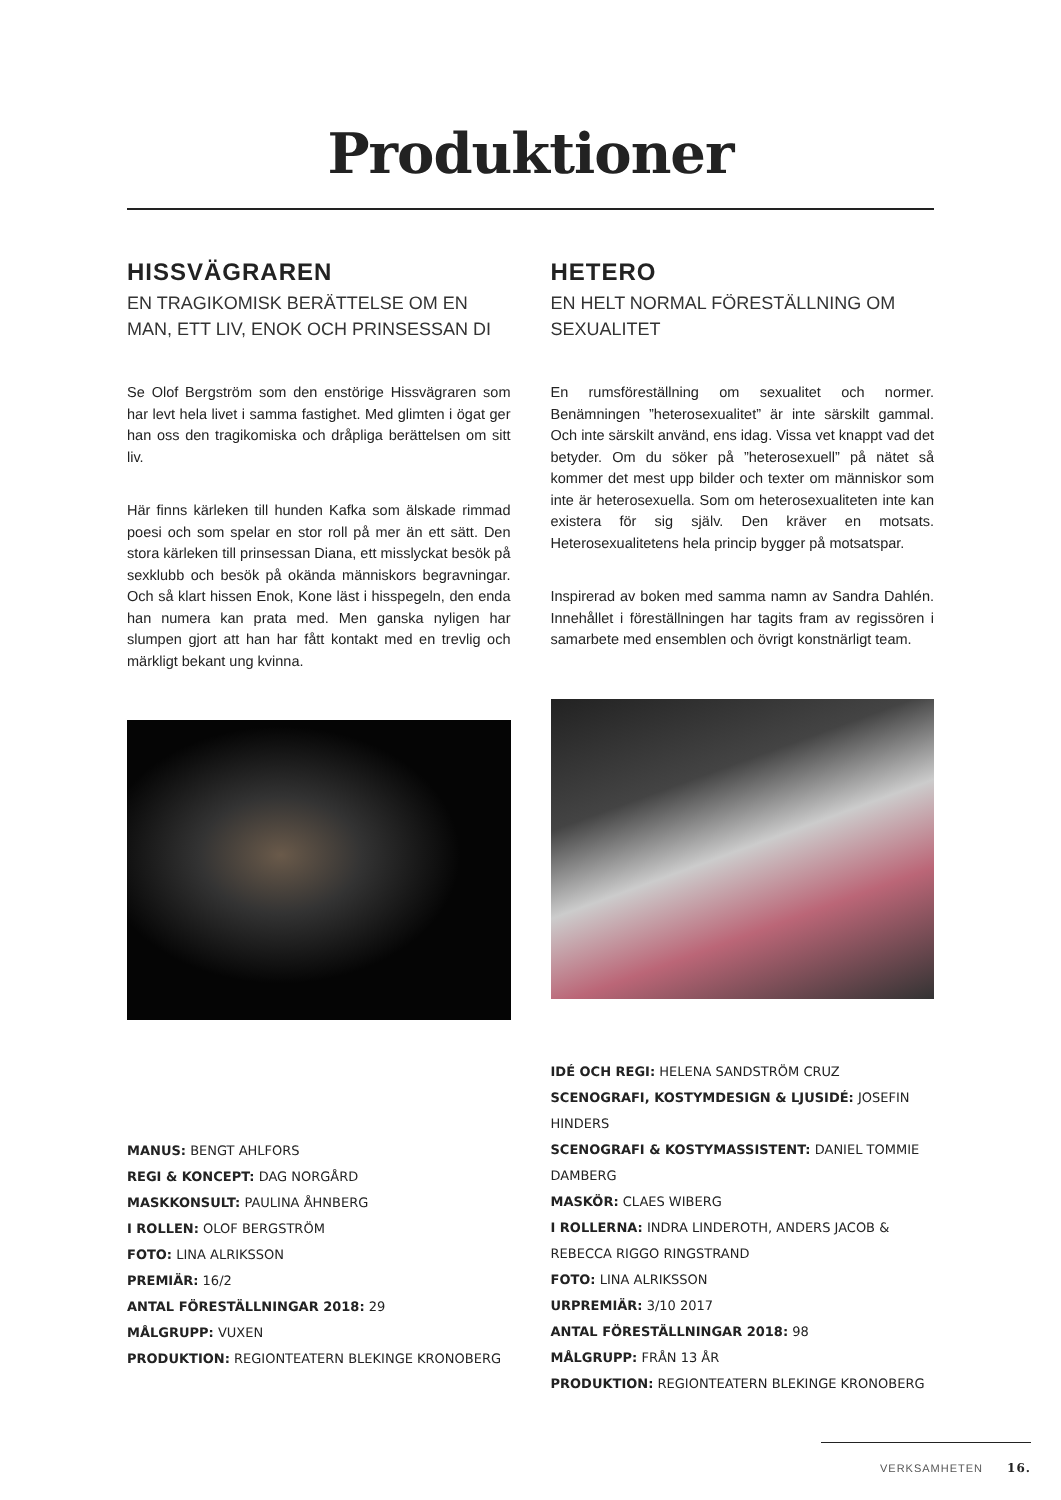Produktioner
HISSVÄGRAREN
EN TRAGIKOMISK BERÄTTELSE OM EN MAN, ETT LIV, ENOK OCH PRINSESSAN DI
Se Olof Bergström som den enstörige Hissvägraren som har levt hela livet i samma fastighet. Med glimten i ögat ger han oss den tragikomiska och dråpliga berättelsen om sitt liv.
Här finns kärleken till hunden Kafka som älskade rimmad poesi och som spelar en stor roll på mer än ett sätt. Den stora kärleken till prinsessan Diana, ett misslyckat besök på sexklubb och besök på okända människors begravningar. Och så klart hissen Enok, Kone läst i hisspegeln, den enda han numera kan prata med. Men ganska nyligen har slumpen gjort att han har fått kontakt med en trevlig och märkligt bekant ung kvinna.
MANUS: BENGT AHLFORS
REGI & KONCEPT: DAG NORGÅRD
MASKKONSULT: PAULINA ÅHNBERG
I ROLLEN: OLOF BERGSTRÖM
FOTO: LINA ALRIKSSON
PREMIÄR: 16/2
ANTAL FÖRESTÄLLNINGAR 2018: 29
MÅLGRUPP: VUXEN
PRODUKTION: REGIONTEATERN BLEKINGE KRONOBERG
HETERO
EN HELT NORMAL FÖRESTÄLLNING OM SEXUALITET
En rumsföreställning om sexualitet och normer. Benämningen ”heterosexualitet” är inte särskilt gammal. Och inte särskilt använd, ens idag. Vissa vet knappt vad det betyder. Om du söker på ”heterosexuell” på nätet så kommer det mest upp bilder och texter om människor som inte är heterosexuella. Som om heterosexualiteten inte kan existera för sig själv. Den kräver en motsats. Heterosexualitetens hela princip bygger på motsatspar.
Inspirerad av boken med samma namn av Sandra Dahlén. Innehållet i föreställningen har tagits fram av regissören i samarbete med ensemblen och övrigt konstnärligt team.
IDÉ OCH REGI: HELENA SANDSTRÖM CRUZ
SCENOGRAFI, KOSTYMDESIGN & LJUSIDÉ: JOSEFIN HINDERS
SCENOGRAFI & KOSTYMASSISTENT: DANIEL TOMMIE DAMBERG
MASKÖR: CLAES WIBERG
I ROLLERNA: INDRA LINDEROTH, ANDERS JACOB & REBECCA RIGGO RINGSTRAND
FOTO: LINA ALRIKSSON
URPREMIÄR: 3/10 2017
ANTAL FÖRESTÄLLNINGAR 2018: 98
MÅLGRUPP: FRÅN 13 ÅR
PRODUKTION: REGIONTEATERN BLEKINGE KRONOBERG
VERKSAMHETEN 16.